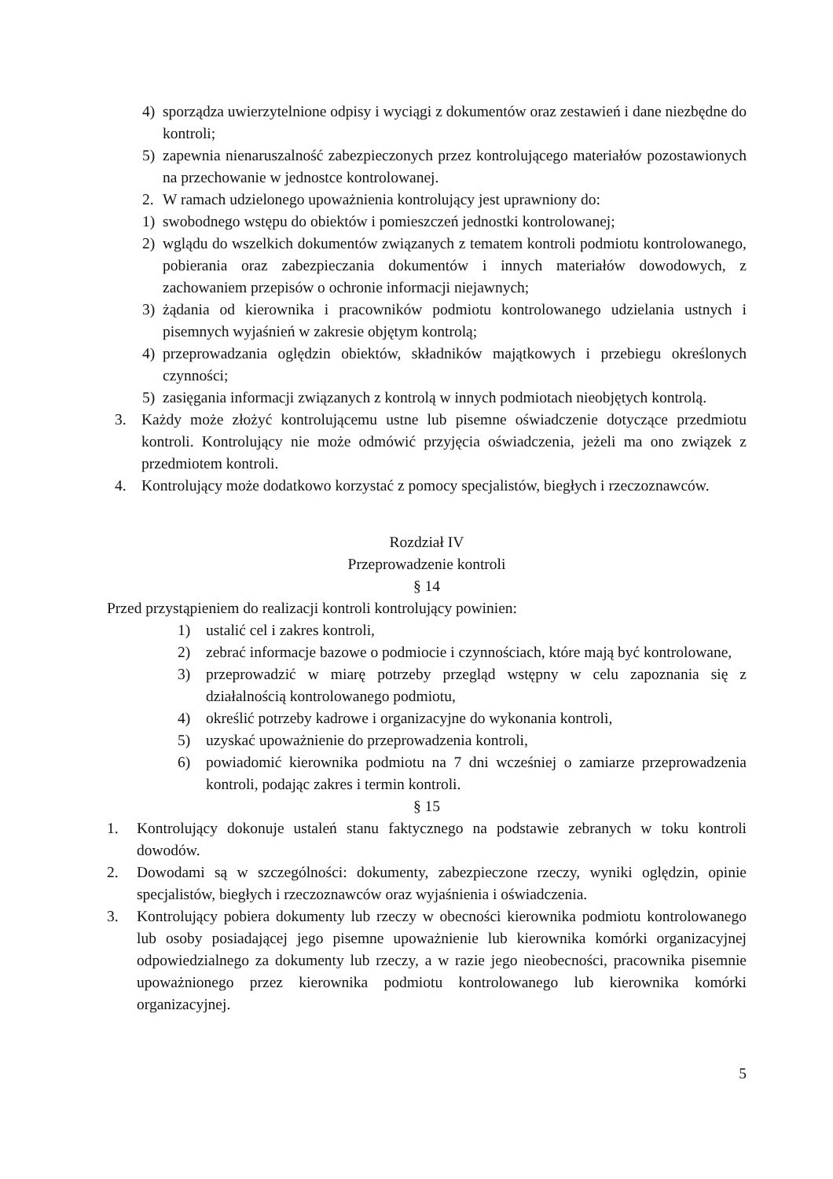4) sporządza uwierzytelnione odpisy i wyciągi z dokumentów oraz zestawień i dane niezbędne do kontroli;
5) zapewnia nienaruszalność zabezpieczonych przez kontrolującego materiałów pozostawionych na przechowanie w jednostce kontrolowanej.
2. W ramach udzielonego upoważnienia kontrolujący jest uprawniony do:
1) swobodnego wstępu do obiektów i pomieszczeń jednostki kontrolowanej;
2) wglądu do wszelkich dokumentów związanych z tematem kontroli podmiotu kontrolowanego, pobierania oraz zabezpieczania dokumentów i innych materiałów dowodowych, z zachowaniem przepisów o ochronie informacji niejawnych;
3) żądania od kierownika i pracowników podmiotu kontrolowanego udzielania ustnych i pisemnych wyjaśnień w zakresie objętym kontrolą;
4) przeprowadzania oględzin obiektów, składników majątkowych i przebiegu określonych czynności;
5) zasięgania informacji związanych z kontrolą w innych podmiotach nieobjętych kontrolą.
3. Każdy może złożyć kontrolującemu ustne lub pisemne oświadczenie dotyczące przedmiotu kontroli. Kontrolujący nie może odmówić przyjęcia oświadczenia, jeżeli ma ono związek z przedmiotem kontroli.
4. Kontrolujący może dodatkowo korzystać z pomocy specjalistów, biegłych i rzeczoznawców.
Rozdział IV
Przeprowadzenie kontroli
§ 14
Przed przystąpieniem do realizacji kontroli kontrolujący powinien:
1) ustalić cel i zakres kontroli,
2) zebrać informacje bazowe o podmiocie i czynnościach, które mają być kontrolowane,
3) przeprowadzić w miarę potrzeby przegląd wstępny w celu zapoznania się z działalnością kontrolowanego podmiotu,
4) określić potrzeby kadrowe i organizacyjne do wykonania kontroli,
5) uzyskać upoważnienie do przeprowadzenia kontroli,
6) powiadomić kierownika podmiotu na 7 dni wcześniej o zamiarze przeprowadzenia kontroli, podając zakres i termin kontroli.
§ 15
1. Kontrolujący dokonuje ustaleń stanu faktycznego na podstawie zebranych w toku kontroli dowodów.
2. Dowodami są w szczególności: dokumenty, zabezpieczone rzeczy, wyniki oględzin, opinie specjalistów, biegłych i rzeczoznawców oraz wyjaśnienia i oświadczenia.
3. Kontrolujący pobiera dokumenty lub rzeczy w obecności kierownika podmiotu kontrolowanego lub osoby posiadającej jego pisemne upoważnienie lub kierownika komórki organizacyjnej odpowiedzialnego za dokumenty lub rzeczy, a w razie jego nieobecności, pracownika pisemnie upoważnionego przez kierownika podmiotu kontrolowanego lub kierownika komórki organizacyjnej.
5